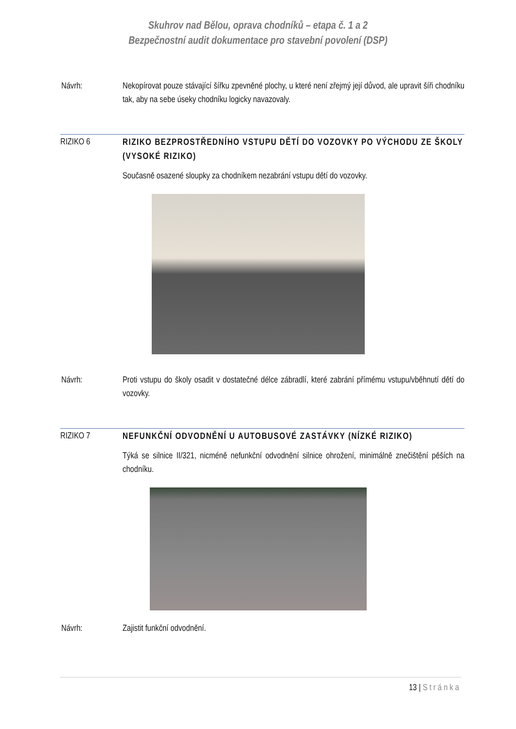Skuhrov nad Bělou, oprava chodníků – etapa č. 1 a 2
Bezpečnostní audit dokumentace pro stavební povolení (DSP)
Návrh: Nekopírovat pouze stávající šířku zpevněné plochy, u které není zřejmý její důvod, ale upravit šíři chodníku tak, aby na sebe úseky chodníku logicky navazovaly.
RIZIKO 6
RIZIKO BEZPROSTŘEDNÍHO VSTUPU DĚTÍ DO VOZOVKY PO VÝCHODU ZE ŠKOLY (VYSOKÉ RIZIKO)
Současně osazené sloupky za chodníkem nezabrání vstupu dětí do vozovky.
Návrh: Proti vstupu do školy osadit v dostatečné délce zábradlí, které zabrání přímému vstupu/vběhnutí dětí do vozovky.
RIZIKO 7
NEFUNKČNÍ ODVODNĚNÍ U AUTOBUSOVÉ ZASTÁVKY (NÍZKÉ RIZIKO)
Týká se silnice II/321, nicméně nefunkční odvodnění silnice ohrožení, minimálně znečištění pěších na chodníku.
Návrh: Zajistit funkční odvodnění.
13 | Stránka